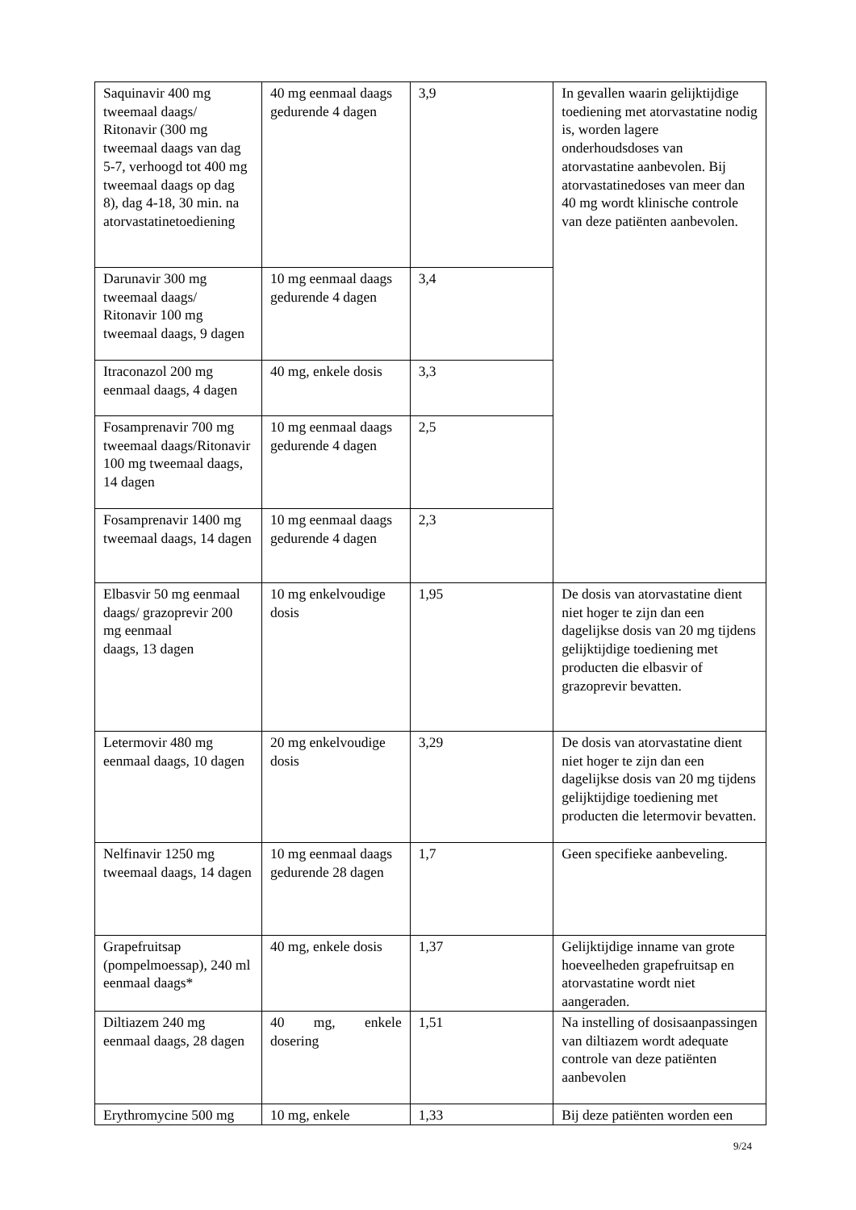| Saquinavir 400 mg tweemaal daags/ Ritonavir (300 mg tweemaal daags van dag 5-7, verhoogd tot 400 mg tweemaal daags op dag 8), dag 4-18, 30 min. na atorvastatinetoediening | 40 mg eenmaal daags gedurende 4 dagen | 3,9 | In gevallen waarin gelijktijdige toediening met atorvastatine nodig is, worden lagere onderhoudsdoses van atorvastatine aanbevolen. Bij atorvastatinedoses van meer dan 40 mg wordt klinische controle van deze patiënten aanbevolen. |
| Darunavir 300 mg tweemaal daags/ Ritonavir 100 mg tweemaal daags, 9 dagen | 10 mg eenmaal daags gedurende 4 dagen | 3,4 | |
| Itraconazol 200 mg eenmaal daags, 4 dagen | 40 mg, enkele dosis | 3,3 | |
| Fosamprenavir 700 mg tweemaal daags/Ritonavir 100 mg tweemaal daags, 14 dagen | 10 mg eenmaal daags gedurende 4 dagen | 2,5 | |
| Fosamprenavir 1400 mg tweemaal daags, 14 dagen | 10 mg eenmaal daags gedurende 4 dagen | 2,3 | |
| Elbasvir 50 mg eenmaal daags/ grazoprevir 200 mg eenmaal daags, 13 dagen | 10 mg enkelvoudige dosis | 1,95 | De dosis van atorvastatine dient niet hoger te zijn dan een dagelijkse dosis van 20 mg tijdens gelijktijdige toediening met producten die elbasvir of grazoprevir bevatten. |
| Letermovir 480 mg eenmaal daags, 10 dagen | 20 mg enkelvoudige dosis | 3,29 | De dosis van atorvastatine dient niet hoger te zijn dan een dagelijkse dosis van 20 mg tijdens gelijktijdige toediening met producten die letermovir bevatten. |
| Nelfinavir 1250 mg tweemaal daags, 14 dagen | 10 mg eenmaal daags gedurende 28 dagen | 1,7 | Geen specifieke aanbeveling. |
| Grapefruitsap (pompelmoessap), 240 ml eenmaal daags* | 40 mg, enkele dosis | 1,37 | Gelijktijdige inname van grote hoeveelheden grapefruitsap en atorvastatine wordt niet aangeraden. |
| Diltiazem 240 mg eenmaal daags, 28 dagen | 40 mg, enkele dosering | 1,51 | Na instelling of dosisaanpassingen van diltiazem wordt adequate controle van deze patiënten aanbevolen |
| Erythromycine 500 mg | 10 mg, enkele | 1,33 | Bij deze patiënten worden een |
9/24